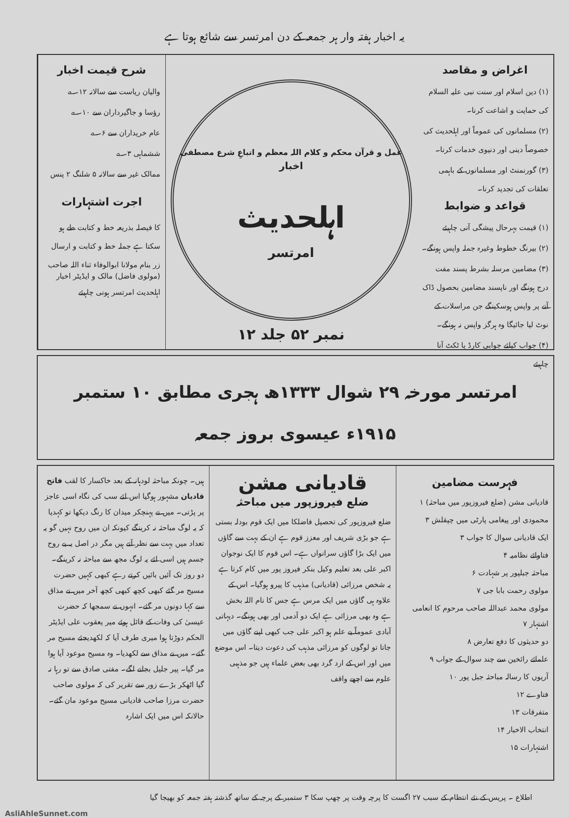یہ اخبار ہفتہ وار ہر جمعہ کے دن امرتسر سے شائع ہوتا ہے
اغراض و مقاصد
(۱) دین اسلام اور سنت نبی علیہ السلام کی حمایت و اشاعت کرنا۔
(۲) مسلمانوں کی عموماً اور اہلحدیث کی خصوصاً دینی اور دنیوی خدمات کرنا۔
(۳) گورنمنٹ اور مسلمانوں کے باہمی تعلقات کی تجدید کرنا۔
قواعد و ضوابط
(۱) قیمت بہرحال پیشگی آنی چاہیئے
(۲) بیرنگ خطوط وغیرہ جملہ واپس ہونگے۔
(۳) مضامین مرسلہ بشرط پسند مفت درج ہونگے اور ناپسند مضامین بحصول ڈاک آنے پر واپس ہوسکینگے جن مراسلات کے نوٹ لیا جائیگا وہ ہرگز واپس نہ ہونگے۔
(۴) جواب کیلئے جوابی کارڈ یا ٹکٹ آنا چاہیئے
عمل و قرآن محکم و کلام اللہ معظم و اتباعِ شرع مصطفی
اخبار
اہلحدیث
امرتسر
نمبر ۵۲ جلد ۱۲
شرح قیمت اخبار
والیان ریاست سے سالانہ ۱۲؎
رؤسا و جاگیرداران سے ۱۰؎
عام خریداران سے ۶؎
ششماہی ۳؎
ممالک غیر سے سالانہ ۵ شلنگ ۲ پنس
اجرت اشتہارات
کا فیصلہ بذریعہ خط و کتابت طے ہو سکتا ہے جملہ خط و کتابت و ارسال زر بنام مولانا ابوالوفاء ثناء اللہ صاحب (مولوی فاضل) مالک و ایڈیٹر اخبار اہلحدیث امرتسر ہونی چاہیئے
امرتسر مورخہ ۲۹ شوال ۱۳۳۳ھ ہجری مطابق ۱۰ ستمبر ۱۹۱۵ء عیسوی بروز جمعہ
فہرست مضامین
قادیانی مشن (ضلع فیروزپور میں مباحثہ) ۱
محمودی اور پیغامی پارٹی میں چپقلش ۳
ایک قادیانی سوال کا جواب ۳
فتاوائے نظامیہ ۴
مباحثہ جبلپور پر شہادت ۶
مولوی رحمت بابا جی ۷
مولوی محمد عبداللہ صاحب مرحوم کا انعامی اشتہار ۷
دو حدیثوں کا دفع تعارض ۸
علمائے رائخین سے چند سوال کے جواب ۹
آریوں کا رسالہ مباحثہ جبل پور ۱۰
فتاوے ۱۲
متفرقات ۱۳
انتخاب الاخبار ۱۴
اشتہارات ۱۵
قادیانی مشن
ضلع فیروزپور میں مباحثہ
ضلع فیروزپور کی تحصیل فاضلکا میں ایک قوم بودلہ بستی ہے جو بڑی شریف اور معزز قوم ہے ان کے بہت سے گاؤں میں ایک بڑا گاؤں سرانواں ہے۔ اس قوم کا ایک نوجوان اکبر علی بعد تعلیم وکیل بنکر فیروز پور میں کام کرتا ہے یہ شخص مرزائی (قادیانی) مذہب کا پیرو ہوگیا۔ اس کے علاوہ ہی گاؤں میں ایک مرس ہے جس کا نام اللہ بخش ہے وہ بھی مرزائی ہے ایک دو آدمی اور بھی ہونگے۔ دیہاتی آبادی عموماً بے علم ہو اکبر علی جب کبھی اپنے گاؤں میں جاتا تو لوگوں کو مرزائی مذہب کی دعوت دیتا۔ اس موضع میں اور اس کے ارد گرد بھی بعض علماء ہیں جو مذہبی علوم سے اچھے واقف
ہیں۔ چونکہ مباحثہ لودہانہ کے بعد خاکسار کا لقب فاتح قادیان مشہور ہوگیا اس لئے سب کی نگاہ اسی عاجز پر پڑتی۔ میں نے پہنچکر میدان کا رنگ دیکھا تو کہدیا کہ یہ لوگ مباحثہ نہ کرینگے کیونکہ ان میں روح نہیں گو یہ تعداد میں بہت سے نظر آتے ہیں مگر در اصل یہ بے روح جسم ہیں اسی لئے یہ لوگ مجھ سے مباحثہ نہ کرینگے۔ دو روز تک آئیں بائیں کرتے رہے کبھی کہیں حضرت مسیح مر گئے کبھی کچھ کبھی کچھ آخر میں نے مذاق سے کہا دونوں مر گئے۔ انہوں نے سمجھا کہ حضرت عیسیٰ کی وفات کے قائل ہوئے میر یعقوب علی ایڈیٹر الحکم دوڑتا ہوا میری طرف آیا کہ لکھدیجئے مسیح مر گئے۔ میں نے مذاق سے لکھدیا۔ وہ مسیح موعود آیا ہوا مر گیا۔ پیر جلیل بجانے لگے۔ مفتی صادق سے تو رہا نہ گیا اٹھکر بڑے زور سے تقریر کی کہ مولوی صاحب حضرت مرزا صاحب قادیانی مسیح موعود مان گئے۔ حالانکہ اس میں ایک اشارہ
اطلاع ۔ پریس کے نئے انتظام کے سبب ۲۷ اگست کا پرچہ وقت پر چھپ سکا ۳ ستمبر کے پرچہ کے ساتھ گذشتہ ہفتہ جمعہ کو بھیجا گیا
AsliAhleSunnet.com